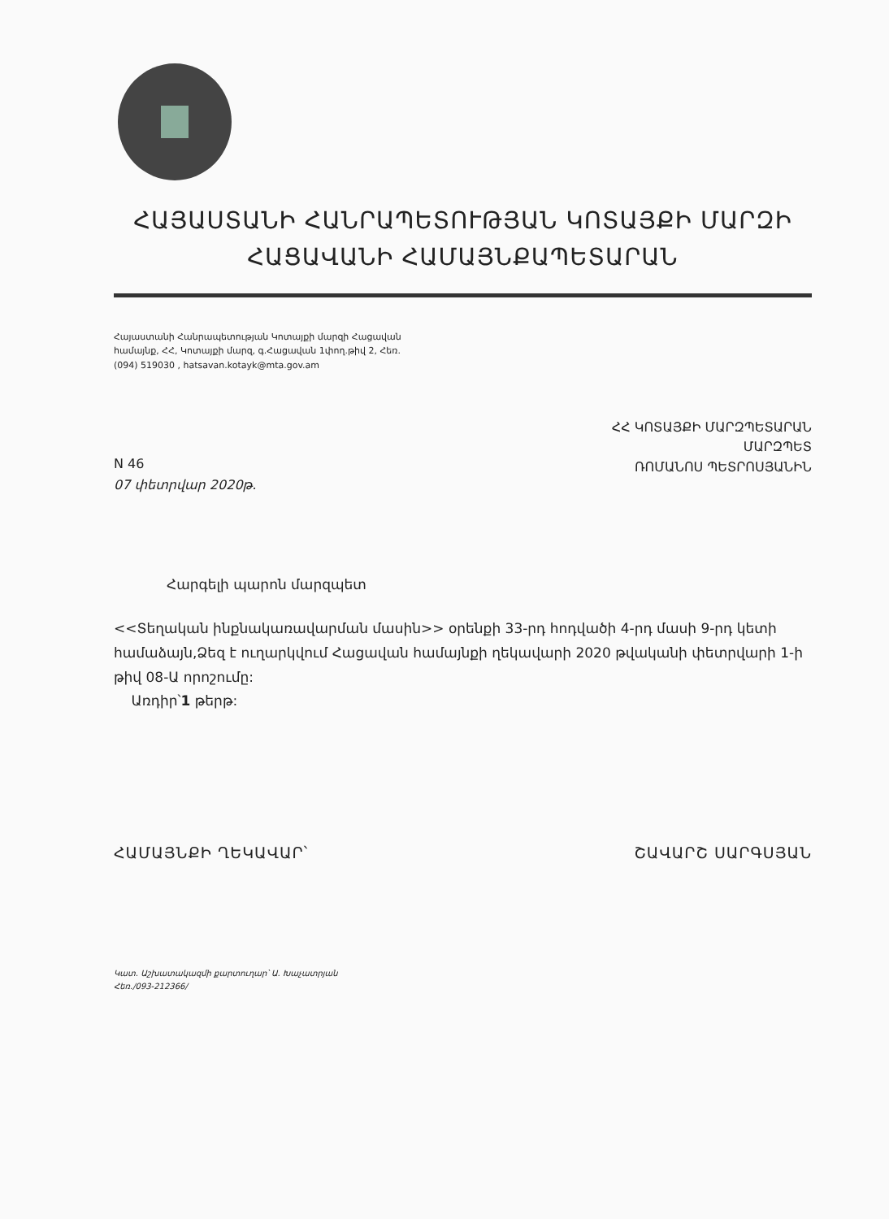ՀԱՅԱՍՏԱՆԻ ՀԱՆՐԱՊԵՏՈՒԹՅԱՆ ԿՈՏԱՅՔԻ ՄԱՐԶԻ
ՀԱՑԱՎԱՆԻ ՀԱՄԱՅՆՔԱՊԵՏԱՐԱՆ
Հայաստանի Հանրապետության Կոտայքի մարզի Հացավան
համայնք, ՀՀ, Կոտայքի մարզ, գ.Հացավան 1փող.թիվ 2, Հեռ.
(094) 519030 , hatsavan.kotayk@mta.gov.am
ՀՀ ԿՈՏԱՅՔԻ ՄԱՐԶՊԵՏԱՐԱՆ
ՄԱՐԶՊԵՏ
ՌՈՄԱՆՈՍ ՊԵՏՐՈՍՅԱՆԻՆ
N 46
07 փետրվար 2020թ.
Հարգելի պարոն մարզպետ
<<Տեղական ինքնակառավարման մասին>> օրենքի 33-րդ հոդվածի 4-րդ մասի 9-րդ կետի համաձայն,Ձեզ է ուղարկվում Հացավան համայնքի ղեկավարի 2020 թվականի փետրվարի 1-ի թիվ 08-Ա որոշումը:
Առդիր՝1 թերթ:
ՀԱՄԱՅՆՔԻ ՂԵԿԱՎԱՐ՝ ՇԱՎԱՐՇ ՍԱՐԳՍՅԱՆ
Կատ. Աշխատակազմի քարտուղար՝ Ա. Խաչատրյան
Հեռ./093-212366/